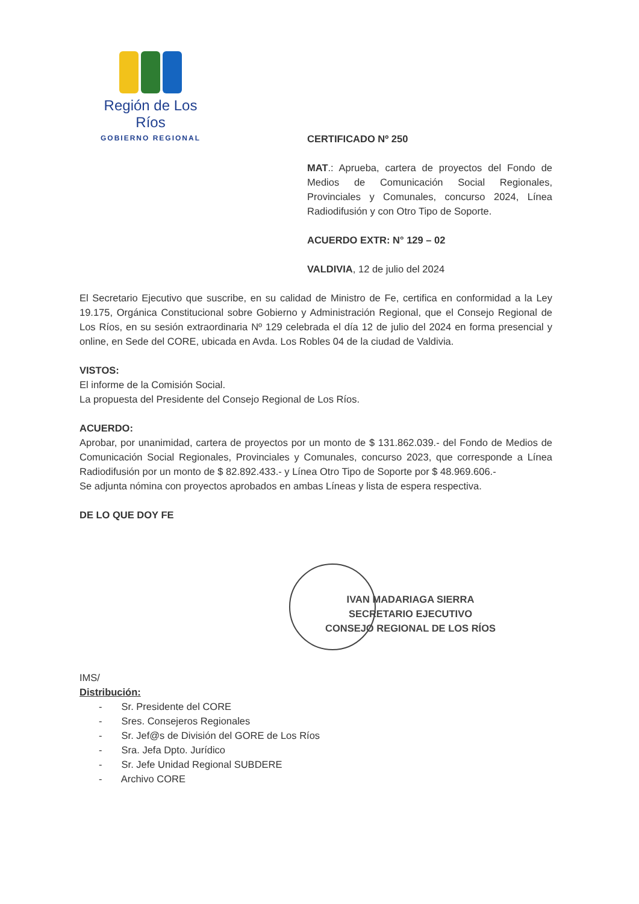Región de Los Ríos
GOBIERNO REGIONAL
CERTIFICADO Nº 250
MAT.: Aprueba, cartera de proyectos del Fondo de Medios de Comunicación Social Regionales, Provinciales y Comunales, concurso 2024, Línea Radiodifusión y con Otro Tipo de Soporte.
ACUERDO EXTR: N° 129 – 02
VALDIVIA, 12 de julio del 2024
El Secretario Ejecutivo que suscribe, en su calidad de Ministro de Fe, certifica en conformidad a la Ley 19.175, Orgánica Constitucional sobre Gobierno y Administración Regional, que el Consejo Regional de Los Ríos, en su sesión extraordinaria Nº 129 celebrada el día 12 de julio del 2024 en forma presencial y online, en Sede del CORE, ubicada en Avda. Los Robles 04 de la ciudad de Valdivia.
VISTOS:
El informe de la Comisión Social.
La propuesta del Presidente del Consejo Regional de Los Ríos.
ACUERDO:
Aprobar, por unanimidad, cartera de proyectos por un monto de $ 131.862.039.- del Fondo de Medios de Comunicación Social Regionales, Provinciales y Comunales, concurso 2023, que corresponde a Línea Radiodifusión por un monto de $ 82.892.433.- y Línea Otro Tipo de Soporte por $ 48.969.606.-
Se adjunta nómina con proyectos aprobados en ambas Líneas y lista de espera respectiva.
DE LO QUE DOY FE
IVAN MADARIAGA SIERRA
SECRETARIO EJECUTIVO
CONSEJO REGIONAL DE LOS RÍOS
IMS/
Distribución:
- Sr. Presidente del CORE
- Sres. Consejeros Regionales
- Sr. Jef@s de División del GORE de Los Ríos
- Sra. Jefa Dpto. Jurídico
- Sr. Jefe Unidad Regional SUBDERE
- Archivo CORE